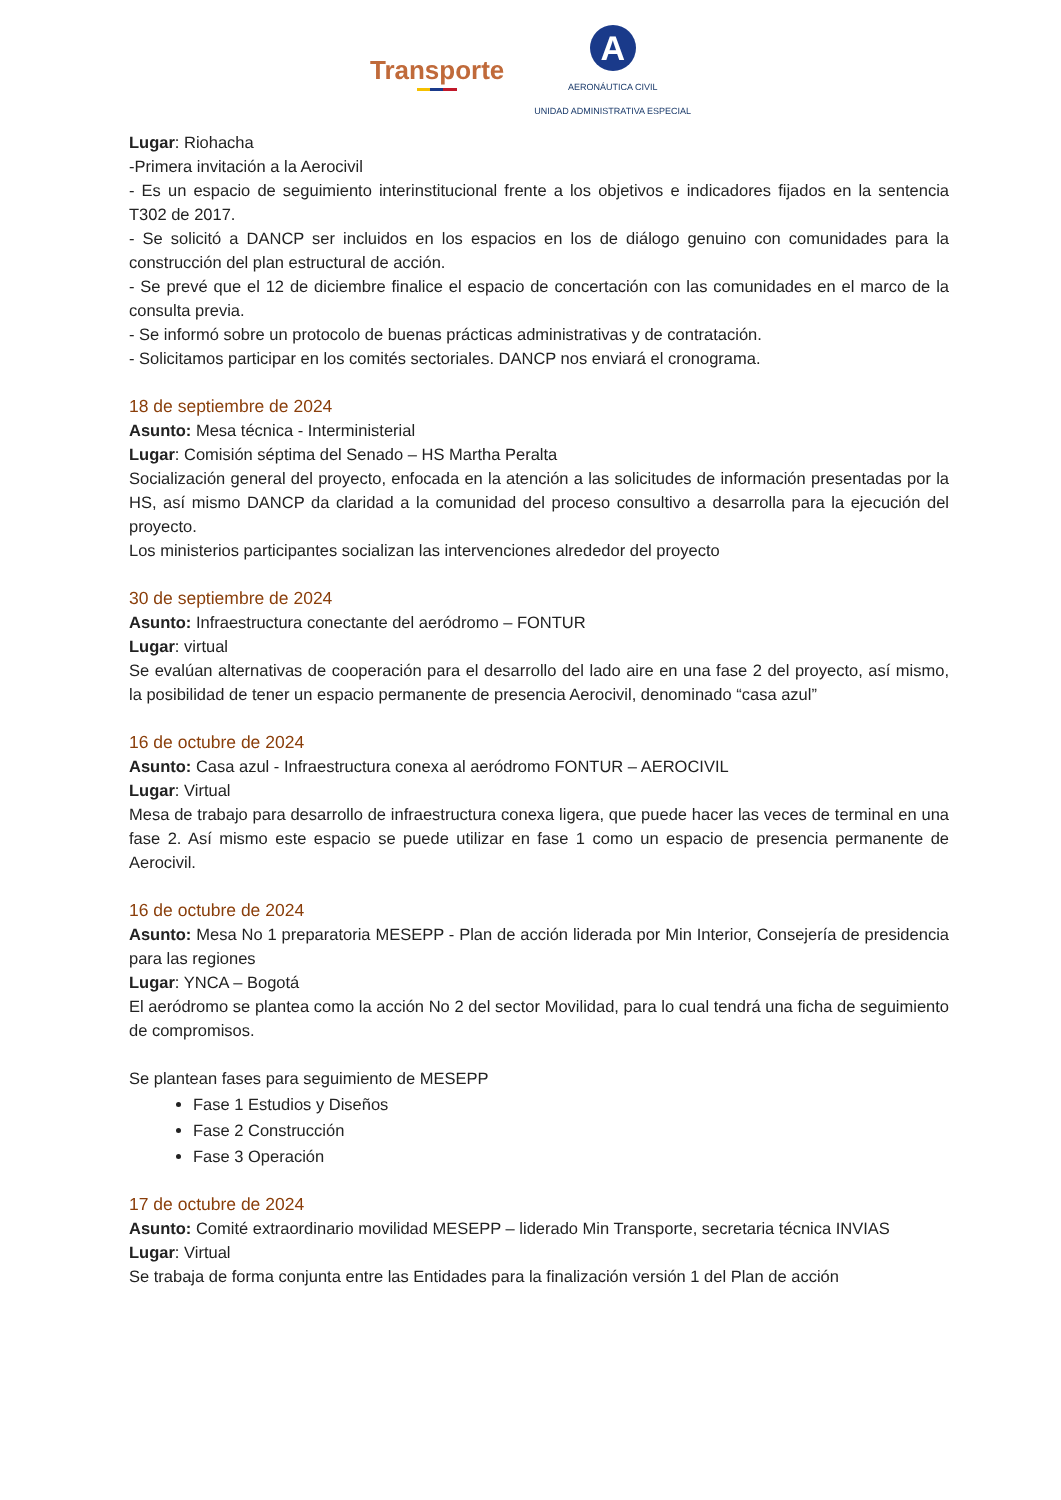Transporte
A
AERONÁUTICA CIVIL
UNIDAD ADMINISTRATIVA ESPECIAL
Lugar: Riohacha
-Primera invitación a la Aerocivil
- Es un espacio de seguimiento interinstitucional frente a los objetivos e indicadores fijados en la sentencia T302 de 2017.
- Se solicitó a DANCP ser incluidos en los espacios en los de diálogo genuino con comunidades para la construcción del plan estructural de acción.
- Se prevé que el 12 de diciembre finalice el espacio de concertación con las comunidades en el marco de la consulta previa.
- Se informó sobre un protocolo de buenas prácticas administrativas y de contratación.
- Solicitamos participar en los comités sectoriales. DANCP nos enviará el cronograma.
18 de septiembre de 2024
Asunto: Mesa técnica - Interministerial
Lugar: Comisión séptima del Senado – HS Martha Peralta
Socialización general del proyecto, enfocada en la atención a las solicitudes de información presentadas por la HS, así mismo DANCP da claridad a la comunidad del proceso consultivo a desarrolla para la ejecución del proyecto.
Los ministerios participantes socializan las intervenciones alrededor del proyecto
30 de septiembre de 2024
Asunto: Infraestructura conectante del aeródromo – FONTUR
Lugar: virtual
Se evalúan alternativas de cooperación para el desarrollo del lado aire en una fase 2 del proyecto, así mismo, la posibilidad de tener un espacio permanente de presencia Aerocivil, denominado “casa azul”
16 de octubre de 2024
Asunto: Casa azul - Infraestructura conexa al aeródromo FONTUR – AEROCIVIL
Lugar: Virtual
Mesa de trabajo para desarrollo de infraestructura conexa ligera, que puede hacer las veces de terminal en una fase 2. Así mismo este espacio se puede utilizar en fase 1 como un espacio de presencia permanente de Aerocivil.
16 de octubre de 2024
Asunto: Mesa No 1 preparatoria MESEPP - Plan de acción liderada por Min Interior, Consejería de presidencia para las regiones
Lugar: YNCA – Bogotá
El aeródromo se plantea como la acción No 2 del sector Movilidad, para lo cual tendrá una ficha de seguimiento de compromisos.
Se plantean fases para seguimiento de MESEPP
Fase 1 Estudios y Diseños
Fase 2 Construcción
Fase 3 Operación
17 de octubre de 2024
Asunto: Comité extraordinario movilidad MESEPP – liderado Min Transporte, secretaria técnica INVIAS
Lugar: Virtual
Se trabaja de forma conjunta entre las Entidades para la finalización versión 1 del Plan de acción